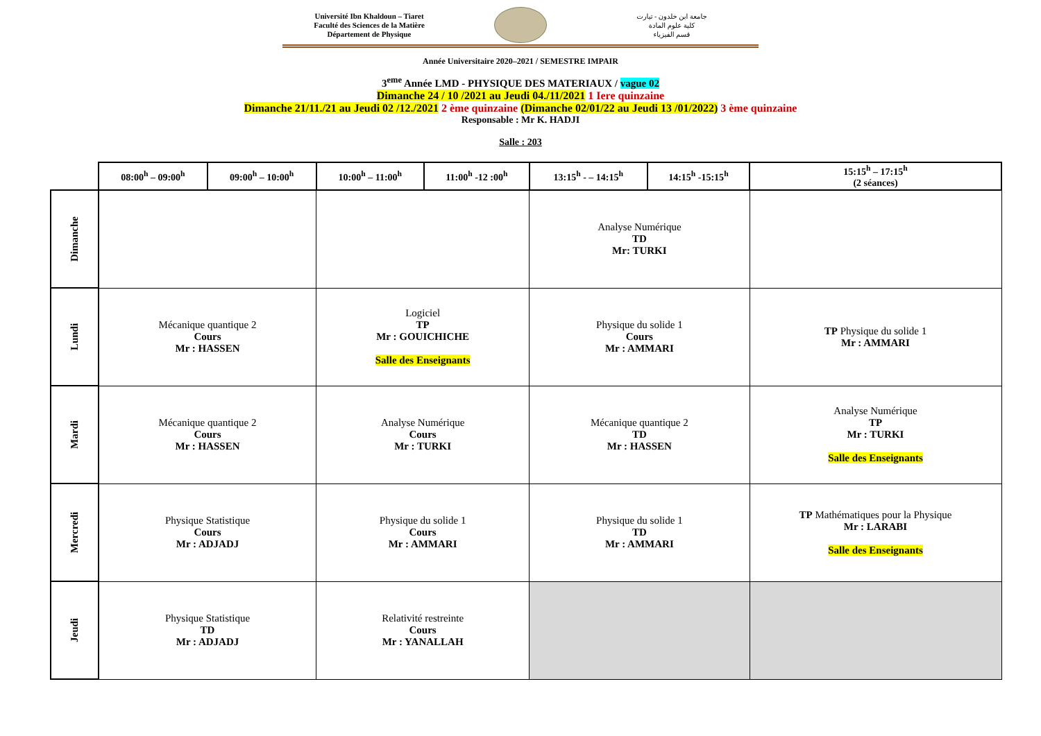Université Ibn Khaldoun – Tiaret
Faculté des Sciences de la Matière
Département de Physique
جامعة ابن خلدون - تيارت
كلية علوم المادة
قسم الفيزياء
Année Universitaire 2020–2021 / SEMESTRE IMPAIR
3<sup>eme</sup> Année LMD - PHYSIQUE DES MATERIAUX / vague 02
Dimanche 24 / 10 /2021 au Jeudi 04./11/2021 1 Iere quinzaine
Dimanche 21/11./21 au Jeudi 02 /12./2021 2 ème quinzaine (Dimanche 02/01/22 au Jeudi 13 /01/2022) 3 ème quinzaine
Responsable : Mr K. HADJI
Salle : 203
| | 08:00<sup>h</sup> – 09:00<sup>h</sup> | 09:00<sup>h</sup> – 10:00<sup>h</sup> | 10:00<sup>h</sup> – 11:00<sup>h</sup> | 11:00<sup>h</sup> -12 :00<sup>h</sup> | 13:15<sup>h</sup> - – 14:15<sup>h</sup> | 14:15<sup>h</sup> -15:15<sup>h</sup> | 15:15<sup>h</sup> – 17:15<sup>h</sup> (2 séances) |
| --- | --- | --- | --- | --- | --- | --- | --- |
| Dimanche | | | | | Analyse Numérique TD Mr: TURKI | | |
| Lundi | Mécanique quantique 2 Cours Mr : HASSEN | | Logiciel TP Mr : GOUICHICHE Salle des Enseignants | | Physique du solide 1 Cours Mr : AMMARI | | TP Physique du solide 1 Mr : AMMARI |
| Mardi | Mécanique quantique 2 Cours Mr : HASSEN | | Analyse Numérique Cours Mr : TURKI | | Mécanique quantique 2 TD Mr : HASSEN | | Analyse Numérique TP Mr : TURKI Salle des Enseignants |
| Mercredi | Physique Statistique Cours Mr : ADJADJ | | Physique du solide 1 Cours Mr : AMMARI | | Physique du solide 1 TD Mr : AMMARI | | TP Mathématiques pour la Physique Mr : LARABI Salle des Enseignants |
| Jeudi | Physique Statistique TD Mr : ADJADJ | | Relativité restreinte Cours Mr : YANALLAH | | | | |